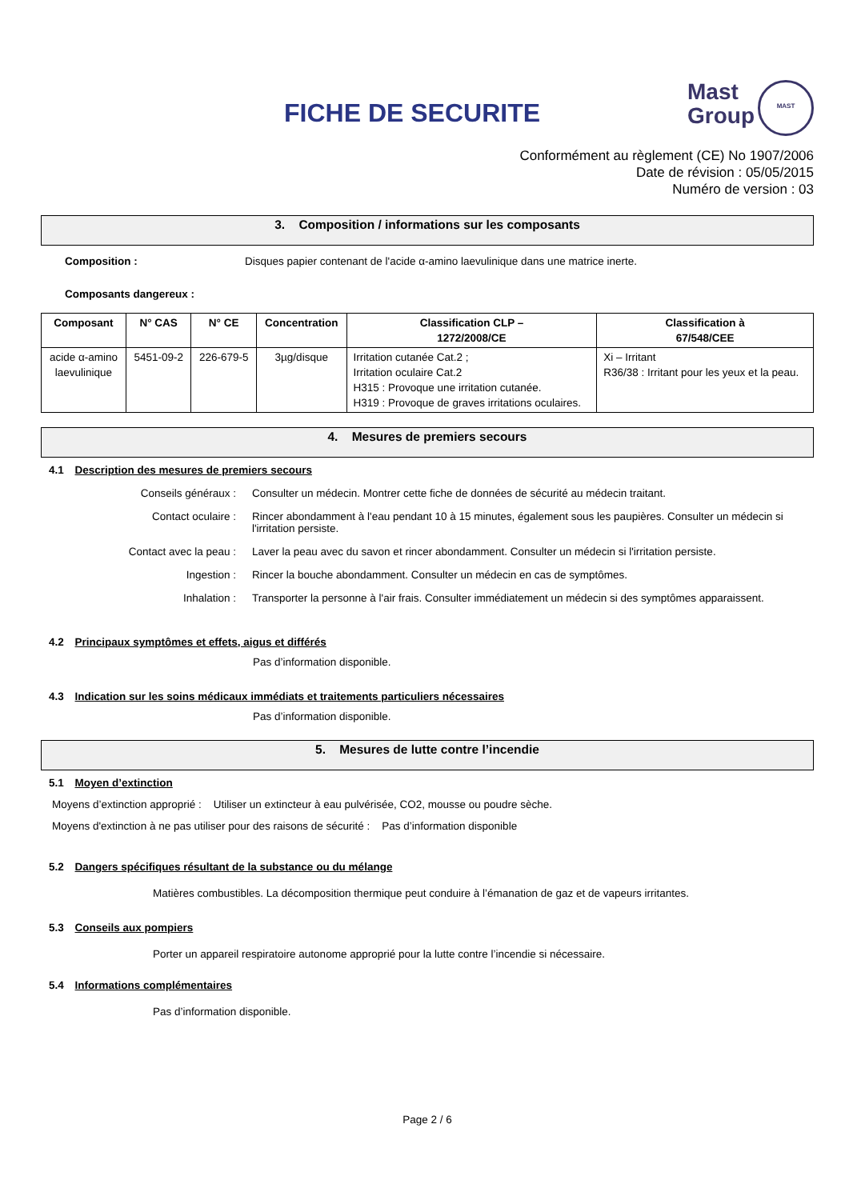FICHE DE SECURITE
Mast
Group
MAST
Conformément au règlement (CE) No 1907/2006
Date de révision : 05/05/2015
Numéro de version : 03
3. Composition / informations sur les composants
Composition : Disques papier contenant de l'acide α-amino laevulinique dans une matrice inerte.
Composants dangereux :
| Composant | N° CAS | N° CE | Concentration | Classification CLP – 1272/2008/CE | Classification à 67/548/CEE |
| --- | --- | --- | --- | --- | --- |
| acide α-amino laevulinique | 5451-09-2 | 226-679-5 | 3µg/disque | Irritation cutanée Cat.2 ; Irritation oculaire Cat.2 H315 : Provoque une irritation cutanée. H319 : Provoque de graves irritations oculaires. | Xi – Irritant R36/38 : Irritant pour les yeux et la peau. |
4. Mesures de premiers secours
4.1 Description des mesures de premiers secours
Conseils généraux : Consulter un médecin. Montrer cette fiche de données de sécurité au médecin traitant.
Contact oculaire : Rincer abondamment à l'eau pendant 10 à 15 minutes, également sous les paupières. Consulter un médecin si l'irritation persiste.
Contact avec la peau : Laver la peau avec du savon et rincer abondamment. Consulter un médecin si l'irritation persiste.
Ingestion : Rincer la bouche abondamment. Consulter un médecin en cas de symptômes.
Inhalation : Transporter la personne à l'air frais. Consulter immédiatement un médecin si des symptômes apparaissent.
4.2 Principaux symptômes et effets, aigus et différés
Pas d’information disponible.
4.3 Indication sur les soins médicaux immédiats et traitements particuliers nécessaires
Pas d’information disponible.
5. Mesures de lutte contre l’incendie
5.1 Moyen d’extinction
Moyens d’extinction approprié : Utiliser un extincteur à eau pulvérisée, CO2, mousse ou poudre sèche.
Moyens d'extinction à ne pas utiliser pour des raisons de sécurité : Pas d’information disponible
5.2 Dangers spécifiques résultant de la substance ou du mélange
Matières combustibles. La décomposition thermique peut conduire à l’émanation de gaz et de vapeurs irritantes.
5.3 Conseils aux pompiers
Porter un appareil respiratoire autonome approprié pour la lutte contre l’incendie si nécessaire.
5.4 Informations complémentaires
Pas d’information disponible.
Page 2 / 6